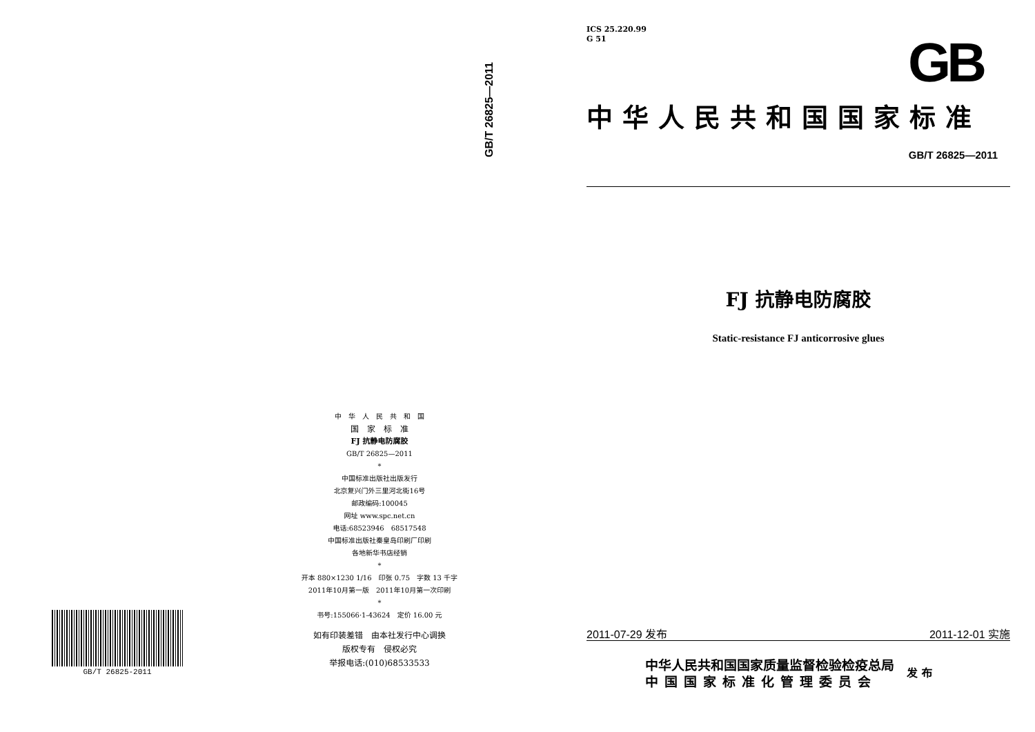GB/T 26825—2011
中　华　人　民　共　和　国
国　家　标　准
FJ 抗静电防腐胶
GB/T 26825—2011
*
中国标准出版社出版发行
北京复兴门外三里河北街16号
邮政编码:100045
网址 www.spc.net.cn
电话:68523946　68517548
中国标准出版社秦皇岛印刷厂印刷
各地新华书店经销
*
开本 880×1230 1/16　印张 0.75　字数 13 千字
2011年10月第一版　2011年10月第一次印刷
*
书号:155066·1-43624　定价 16.00 元
如有印装差错　由本社发行中心调换
版权专有　侵权必究
举报电话:(010)68533533
GB/T 26825-2011
ICS 25.220.99
G 51
GB
中华人民共和国国家标准
GB/T 26825—2011
FJ 抗静电防腐胶
Static-resistance FJ anticorrosive glues
2011-07-29 发布 2011-12-01 实施
中华人民共和国国家质量监督检验检疫总局
中国国家标准化管理委员会
发 布